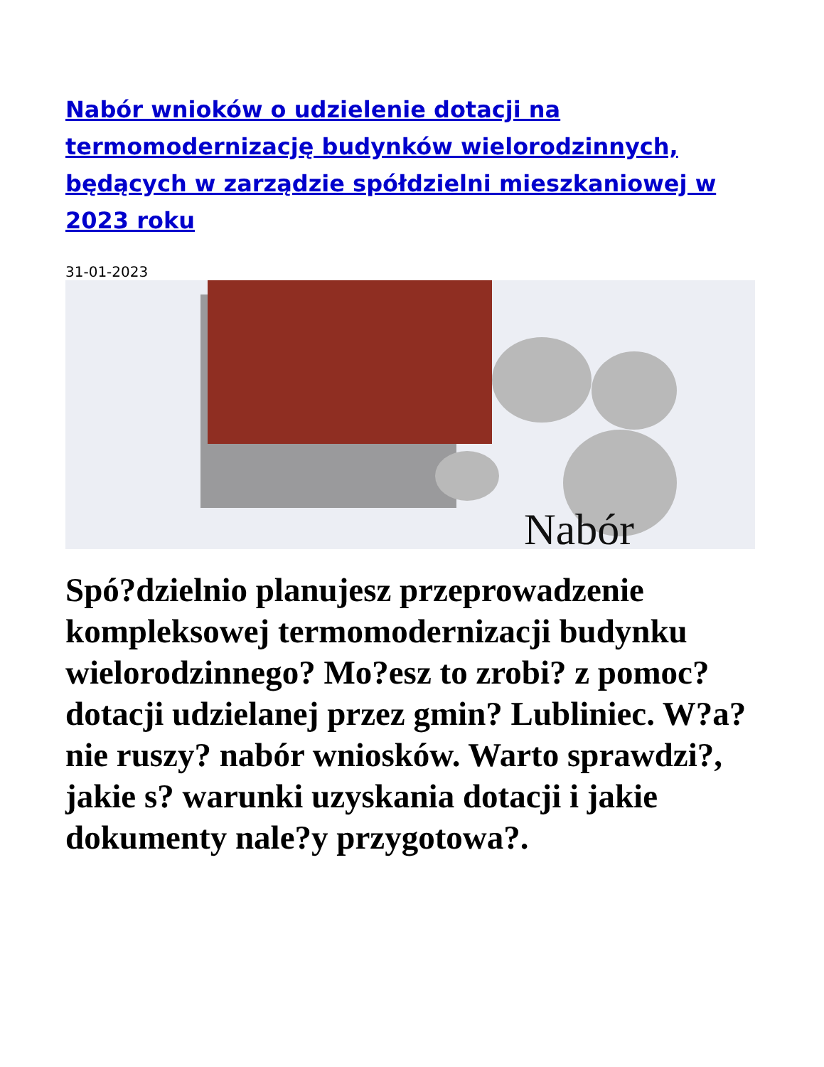Nabór wnioków o udzielenie dotacji na termomodernizację budynków wielorodzinnych, będących w zarządzie spółdzielni mieszkaniowej w 2023 roku
31-01-2023
Nabór
Spó?dzielnio planujesz przeprowadzenie kompleksowej termomodernizacji budynku wielorodzinnego? Mo?esz to zrobi? z pomoc? dotacji udzielanej przez gmin? Lubliniec. W?a?nie ruszy? nabór wniosków. Warto sprawdzi?, jakie s? warunki uzyskania dotacji i jakie dokumenty nale?y przygotowa?.